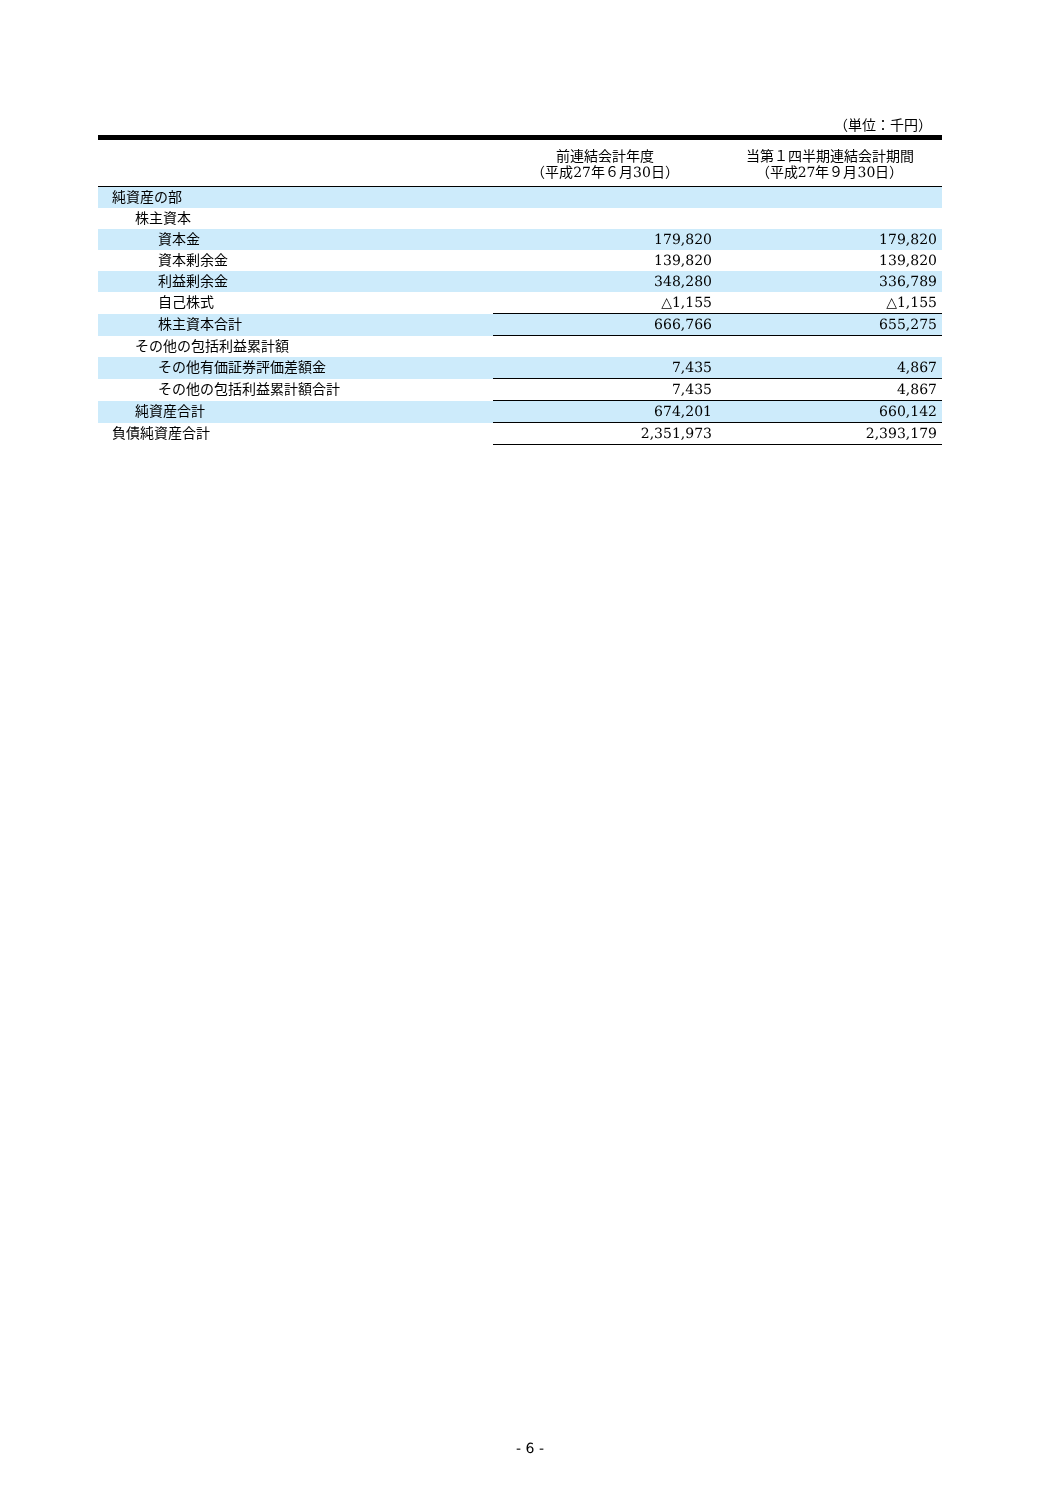（単位：千円）
| | 前連結会計年度 （平成27年６月30日） | 当第１四半期連結会計期間 （平成27年９月30日） |
| --- | --- | --- |
| 純資産の部 | | |
| 株主資本 | | |
| 資本金 | 179,820 | 179,820 |
| 資本剰余金 | 139,820 | 139,820 |
| 利益剰余金 | 348,280 | 336,789 |
| 自己株式 | △1,155 | △1,155 |
| 株主資本合計 | 666,766 | 655,275 |
| その他の包括利益累計額 | | |
| その他有価証券評価差額金 | 7,435 | 4,867 |
| その他の包括利益累計額合計 | 7,435 | 4,867 |
| 純資産合計 | 674,201 | 660,142 |
| 負債純資産合計 | 2,351,973 | 2,393,179 |
- 6 -